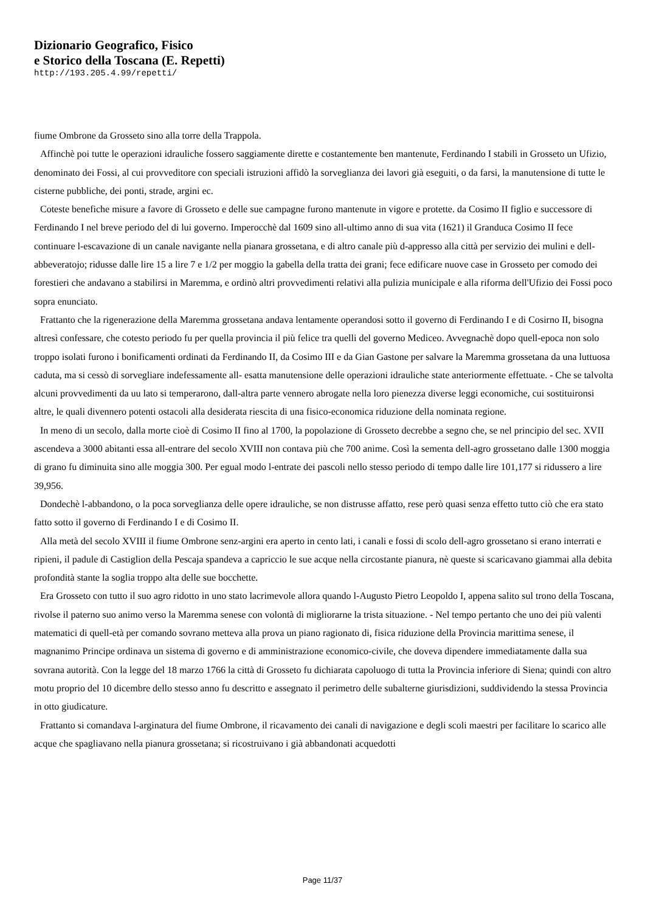Dizionario Geografico, Fisico
e Storico della Toscana (E. Repetti)
http://193.205.4.99/repetti/
fiume Ombrone da Grosseto sino alla torre della Trappola.
Affinchè poi tutte le operazioni idrauliche fossero saggiamente dirette e costantemente ben mantenute, Ferdinando I stabilì in Grosseto un Ufizio, denominato dei Fossi, al cui provveditore con speciali istruzioni affidò la sorveglianza dei lavori già eseguiti, o da farsi, la manutensione di tutte le cisterne pubbliche, dei ponti, strade, argini ec.
Coteste benefiche misure a favore di Grosseto e delle sue campagne furono mantenute in vigore e protette. da Cosimo II figlio e successore di Ferdinando I nel breve periodo del di lui governo. Imperocchè dal 1609 sino all-ultimo anno di sua vita (1621) il Granduca Cosimo II fece continuare l-escavazione di un canale navigante nella pianara grossetana, e di altro canale più d-appresso alla città per servizio dei mulini e dell-abbeveratojo; ridusse dalle lire 15 a lire 7 e 1/2 per moggio la gabella della tratta dei grani; fece edificare nuove case in Grosseto per comodo dei forestieri che andavano a stabilirsi in Maremma, e ordinò altri provvedimenti relativi alla pulizia municipale e alla riforma dell'Ufizio dei Fossi poco sopra enunciato.
Frattanto che la rigenerazione della Maremma grossetana andava lentamente operandosi sotto il governo di Ferdinando I e di Cosirno II, bisogna altresì confessare, che cotesto periodo fu per quella provincia il più felice tra quelli del governo Mediceo. Avvegnachè dopo quell-epoca non solo troppo isolati furono i bonificamenti ordinati da Ferdinando II, da Cosimo III e da Gian Gastone per salvare la Maremma grossetana da una luttuosa caduta, ma si cessò di sorvegliare indefessamente all- esatta manutensione delle operazioni idrauliche state anteriormente effettuate. - Che se talvolta alcuni provvedimenti da uu lato si temperarono, dall-altra parte vennero abrogate nella loro pienezza diverse leggi economiche, cui sostituironsi altre, le quali divennero potenti ostacoli alla desiderata riescita di una fisico-economica riduzione della nominata regione.
In meno di un secolo, dalla morte cioè di Cosimo II fino al 1700, la popolazione di Grosseto decrebbe a segno che, se nel principio del sec. XVII ascendeva a 3000 abitanti essa all-entrare del secolo XVIII non contava più che 700 anime. Così la sementa dell-agro grossetano dalle 1300 moggia di grano fu diminuita sino alle moggia 300. Per egual modo l-entrate dei pascoli nello stesso periodo di tempo dalle lire 101,177 si ridussero a lire 39,956.
Dondechè l-abbandono, o la poca sorveglianza delle opere idrauliche, se non distrusse affatto, rese però quasi senza effetto tutto ciò che era stato fatto sotto il governo di Ferdinando I e di Cosimo II.
Alla metà del secolo XVIII il fiume Ombrone senz-argini era aperto in cento lati, i canali e fossi di scolo dell-agro grossetano si erano interrati e ripieni, il padule di Castiglion della Pescaja spandeva a capriccio le sue acque nella circostante pianura, nè queste si scaricavano giammai alla debita profondità stante la soglia troppo alta delle sue bocchette.
Era Grosseto con tutto il suo agro ridotto in uno stato lacrimevole allora quando l-Augusto Pietro Leopoldo I, appena salito sul trono della Toscana, rivolse il paterno suo animo verso la Maremma senese con volontà di migliorarne la trista situazione. - Nel tempo pertanto che uno dei più valenti matematici di quell-età per comando sovrano metteva alla prova un piano ragionato di, fisica riduzione della Provincia marittima senese, il magnanimo Principe ordinava un sistema di governo e di amministrazione economico-civile, che doveva dipendere immediatamente dalla sua sovrana autorità. Con la legge del 18 marzo 1766 la città di Grosseto fu dichiarata capoluogo di tutta la Provincia inferiore di Siena; quindi con altro motu proprio del 10 dicembre dello stesso anno fu descritto e assegnato il perimetro delle subalterne giurisdizioni, suddividendo la stessa Provincia in otto giudicature.
Frattanto si comandava l-arginatura del fiume Ombrone, il ricavamento dei canali di navigazione e degli scoli maestri per facilitare lo scarico alle acque che spagliavano nella pianura grossetana; si ricostruivano i già abbandonati acquedotti
Page 11/37